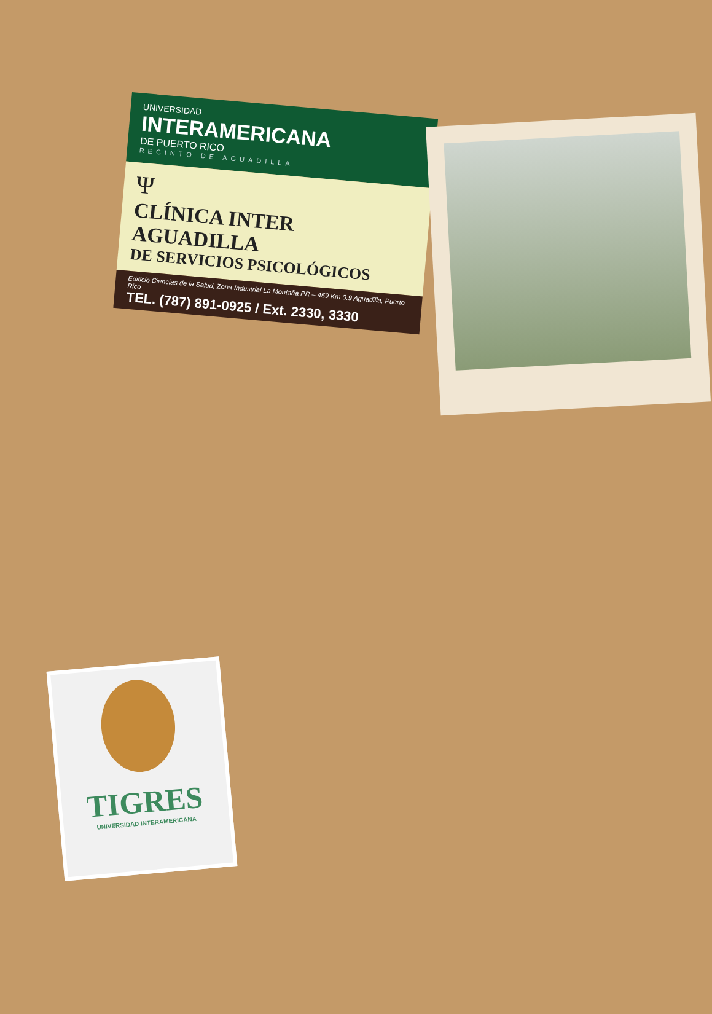UNIVERSIDAD
INTERAMERICANA
DE PUERTO RICO
RECINTO DE AGUADILLA
Ψ
CLÍNICA INTER AGUADILLA
DE SERVICIOS PSICOLÓGICOS
Edificio Ciencias de la Salud, Zona Industrial La Montaña PR – 459 Km 0.9 Aguadilla, Puerto Rico
TEL. (787) 891-0925 / Ext. 2330, 3330
TIGRES
UNIVERSIDAD INTERAMERICANA